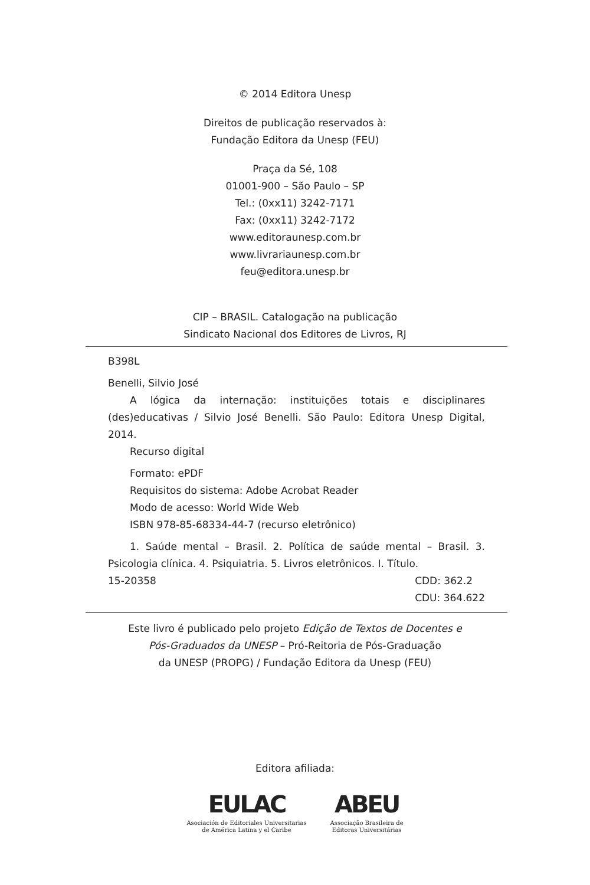© 2014 Editora Unesp
Direitos de publicação reservados à:
Fundação Editora da Unesp (FEU)
Praça da Sé, 108
01001-900 – São Paulo – SP
Tel.: (0xx11) 3242-7171
Fax: (0xx11) 3242-7172
www.editoraunesp.com.br
www.livrariaunesp.com.br
feu@editora.unesp.br
CIP – BRASIL. Catalogação na publicação
Sindicato Nacional dos Editores de Livros, RJ
B398L
Benelli, Silvio José
A lógica da internação: instituições totais e disciplinares (des)educativas / Silvio José Benelli. São Paulo: Editora Unesp Digital, 2014.
Recurso digital
Formato: ePDF
Requisitos do sistema: Adobe Acrobat Reader
Modo de acesso: World Wide Web
ISBN 978-85-68334-44-7 (recurso eletrônico)
1. Saúde mental – Brasil. 2. Política de saúde mental – Brasil. 3. Psicologia clínica. 4. Psiquiatria. 5. Livros eletrônicos. I. Título.
15-20358 CDD: 362.2
CDU: 364.622
Este livro é publicado pelo projeto Edição de Textos de Docentes e
Pós-Graduados da UNESP – Pró-Reitoria de Pós-Graduação
da UNESP (PROPG) / Fundação Editora da Unesp (FEU)
Editora afiliada:
EULAC
Asociación de Editoriales Universitarias
de América Latina y el Caribe
ABEU
Associação Brasileira de
Editoras Universitárias